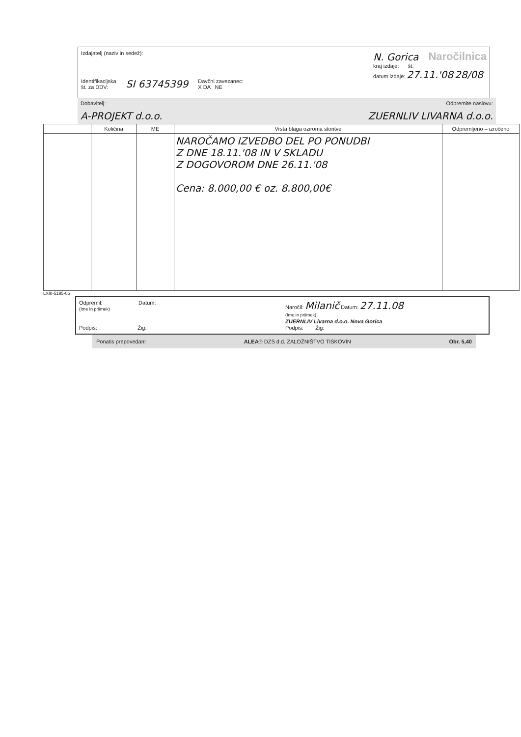Izdajatelj (naziv in sedež):
Identifikacijska
št. za DDV: SI 63745399 Davčni zavezanec:
X DA NE
N. Gorica Naročilnica
kraj izdaje: št.
datum izdaje: 27.11.'08 28/08
Dobavitelj: Odpremite naslovu:
A-PROJEKT d.o.o. ZUERNLIV LIVARNA d.o.o.
| | Količina | ME | Vrsta blaga oziroma storitve | Odpremljeno – izročeno |
| --- | --- | --- | --- | --- |
| | | | NAROČAMO IZVEDBO DEL PO PONUDBI Z DNE 18.11.'08 IN V SKLADU Z DOGOVOROM DNE 26.11.'08 Cena: 8.000,00 € oz. 8.800,00€ | |
LXIII-5195-06
Odpremil: Datum:
(Ime in priimek)
Podpis: Žig:
Naročil: Milanič Datum: 27.11.08
(Ime in priimek)
ZUERNLIV Livarna d.o.o. Nova Gorica
Podpis: Žig:
Ponatis prepovedan! ALEA® DZS d.d. ZALOŽNIŠTVO TISKOVIN Obr. 5,40